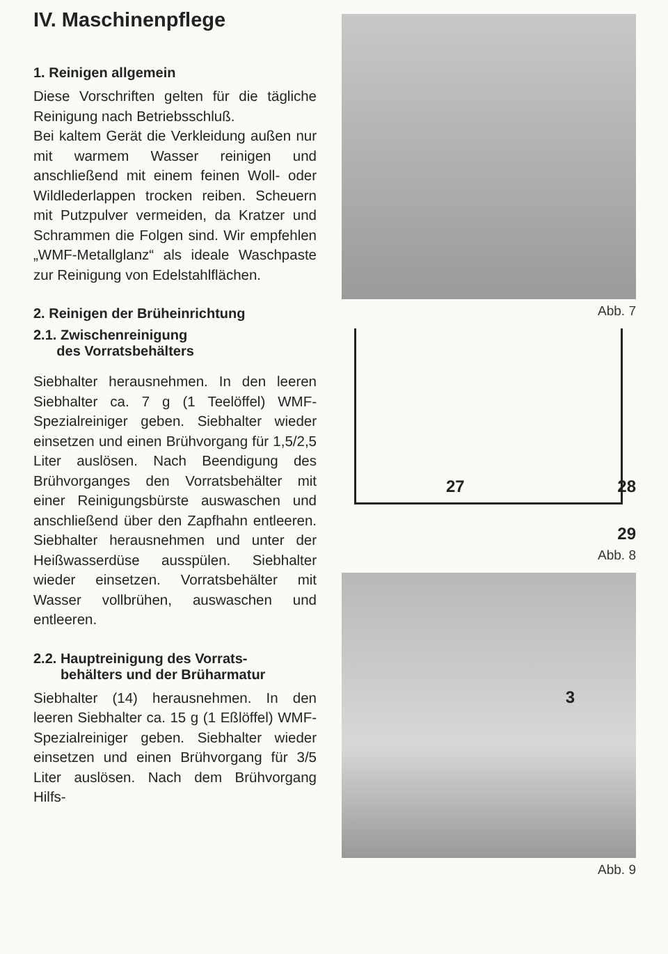IV. Maschinenpflege
1. Reinigen allgemein
Diese Vorschriften gelten für die tägliche Reinigung nach Betriebs­schluß.
Bei kaltem Gerät die Verkleidung außen nur mit warmem Wasser reini­gen und anschließend mit einem feinen Woll- oder Wildlederlappen trocken reiben. Scheuern mit Putz­pulver vermeiden, da Kratzer und Schrammen die Folgen sind. Wir empfehlen „WMF-Metallglanz“ als ideale Waschpaste zur Reinigung von Edelstahlflächen.
2. Reinigen der Brüheinrichtung
2.1. Zwischenreinigung
des Vorratsbehälters
Siebhalter herausnehmen. In den leeren Siebhalter ca. 7 g (1 Tee­löffel) WMF-Spezialreiniger geben. Siebhalter wieder einsetzen und einen Brühvorgang für 1,5/2,5 Liter auslösen. Nach Beendigung des Brühvorganges den Vorratsbehälter mit einer Reinigungsbürste aus­waschen und anschließend über den Zapfhahn entleeren. Siebhalter her­ausnehmen und unter der Heiß­wasserdüse ausspülen. Siebhalter wieder einsetzen. Vorratsbehälter mit Wasser vollbrühen, auswaschen und entleeren.
2.2. Hauptreinigung des Vorrats-
behälters und der Brüharmatur
Siebhalter (14) herausnehmen. In den leeren Siebhalter ca. 15 g (1 Eß­löffel) WMF-Spezialreiniger geben. Siebhalter wieder einsetzen und einen Brühvorgang für 3/5 Liter aus­lösen. Nach dem Brühvorgang Hilfs-
Abb. 7
27 28
29
Abb. 8
3
Abb. 9